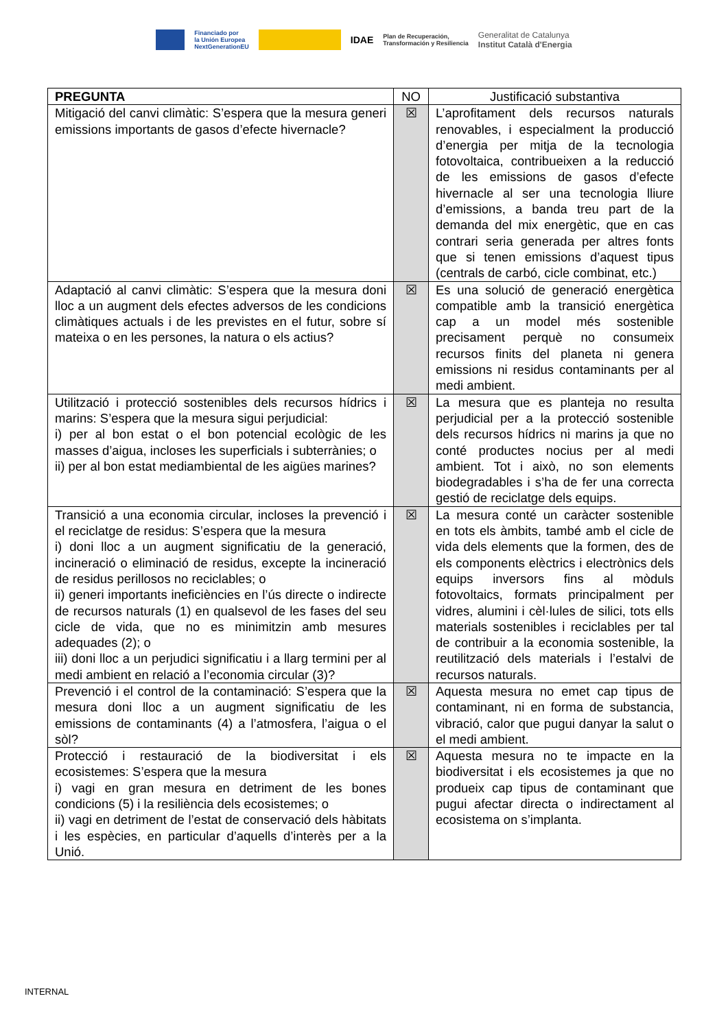Financiado por
la Unión Europea
NextGenerationEU
IDAE
Plan de Recuperación,
Transformación y Resiliencia
Generalitat de Catalunya
Institut Català d'Energia
| PREGUNTA | NO | Justificació substantiva |
| --- | --- | --- |
| Mitigació del canvi climàtic: S’espera que la mesura generi emissions importants de gasos d’efecte hivernacle? | ☒ | L’aprofitament dels recursos naturals renovables, i especialment la producció d’energia per mitja de la tecnologia fotovoltaica, contribueixen a la reducció de les emissions de gasos d’efecte hivernacle al ser una tecnologia lliure d’emissions, a banda treu part de la demanda del mix energètic, que en cas contrari seria generada per altres fonts que si tenen emissions d’aquest tipus (centrals de carbó, cicle combinat, etc.) |
| Adaptació al canvi climàtic: S’espera que la mesura doni lloc a un augment dels efectes adversos de les condicions climàtiques actuals i de les previstes en el futur, sobre sí mateixa o en les persones, la natura o els actius? | ☒ | Es una solució de generació energètica compatible amb la transició energètica cap a un model més sostenible precisament perquè no consumeix recursos finits del planeta ni genera emissions ni residus contaminants per al medi ambient. |
| Utilització i protecció sostenibles dels recursos hídrics i marins: S’espera que la mesura sigui perjudicial: i) per al bon estat o el bon potencial ecològic de les masses d’aigua, incloses les superficials i subterrànies; o ii) per al bon estat mediambiental de les aigües marines? | ☒ | La mesura que es planteja no resulta perjudicial per a la protecció sostenible dels recursos hídrics ni marins ja que no conté productes nocius per al medi ambient. Tot i això, no son elements biodegradables i s’ha de fer una correcta gestió de reciclatge dels equips. |
| Transició a una economia circular, incloses la prevenció i el reciclatge de residus: S’espera que la mesura i) doni lloc a un augment significatiu de la generació, incineració o eliminació de residus, excepte la incineració de residus perillosos no reciclables; o ii) generi importants ineficiències en l’ús directe o indirecte de recursos naturals (1) en qualsevol de les fases del seu cicle de vida, que no es minimitzin amb mesures adequades (2); o iii) doni lloc a un perjudici significatiu i a llarg termini per al medi ambient en relació a l’economia circular (3)? | ☒ | La mesura conté un caràcter sostenible en tots els àmbits, també amb el cicle de vida dels elements que la formen, des de els components elèctrics i electrònics dels equips inversors fins al mòduls fotovoltaics, formats principalment per vidres, alumini i cèl·lules de silici, tots ells materials sostenibles i reciclables per tal de contribuir a la economia sostenible, la reutilització dels materials i l’estalvi de recursos naturals. |
| Prevenció i el control de la contaminació: S’espera que la mesura doni lloc a un augment significatiu de les emissions de contaminants (4) a l’atmosfera, l’aigua o el sòl? | ☒ | Aquesta mesura no emet cap tipus de contaminant, ni en forma de substancia, vibració, calor que pugui danyar la salut o el medi ambient. |
| Protecció i restauració de la biodiversitat i els ecosistemes: S’espera que la mesura i) vagi en gran mesura en detriment de les bones condicions (5) i la resiliència dels ecosistemes; o ii) vagi en detriment de l’estat de conservació dels hàbitats i les espècies, en particular d’aquells d’interès per a la Unió. | ☒ | Aquesta mesura no te impacte en la biodiversitat i els ecosistemes ja que no produeix cap tipus de contaminant que pugui afectar directa o indirectament al ecosistema on s’implanta. |
INTERNAL